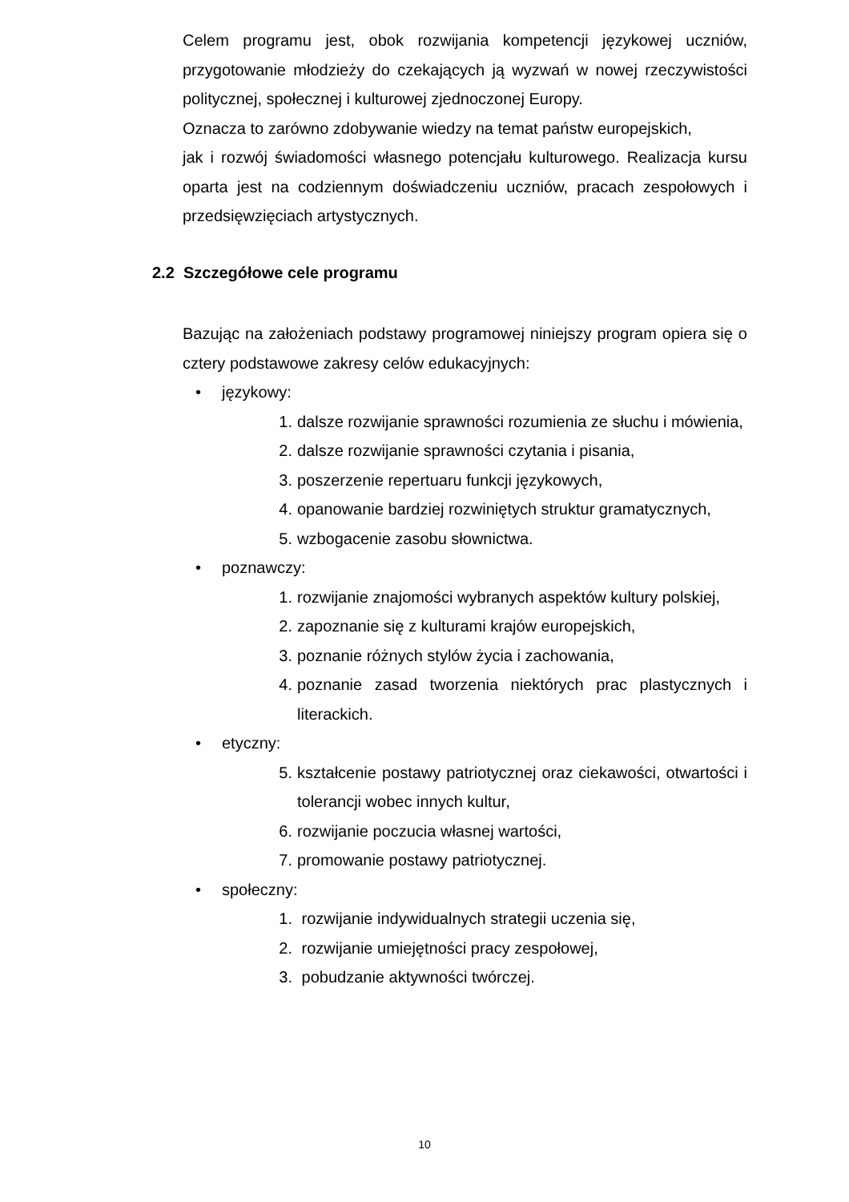Celem programu jest, obok rozwijania kompetencji językowej uczniów, przygotowanie młodzieży do czekających ją wyzwań w nowej rzeczywistości politycznej, społecznej i kulturowej zjednoczonej Europy.
Oznacza to zarówno zdobywanie wiedzy na temat państw europejskich,
jak i rozwój świadomości własnego potencjału kulturowego. Realizacja kursu oparta jest na codziennym doświadczeniu uczniów, pracach zespołowych i przedsięwzięciach artystycznych.
2.2 Szczegółowe cele programu
Bazując na założeniach podstawy programowej niniejszy program opiera się o cztery podstawowe zakresy celów edukacyjnych:
• językowy:
1. dalsze rozwijanie sprawności rozumienia ze słuchu i mówienia,
2. dalsze rozwijanie sprawności czytania i pisania,
3. poszerzenie repertuaru funkcji językowych,
4. opanowanie bardziej rozwiniętych struktur gramatycznych,
5. wzbogacenie zasobu słownictwa.
• poznawczy:
1. rozwijanie znajomości wybranych aspektów kultury polskiej,
2. zapoznanie się z kulturami krajów europejskich,
3. poznanie różnych stylów życia i zachowania,
4. poznanie zasad tworzenia niektórych prac plastycznych i literackich.
• etyczny:
5. kształcenie postawy patriotycznej oraz ciekawości, otwartości i tolerancji wobec innych kultur,
6. rozwijanie poczucia własnej wartości,
7. promowanie postawy patriotycznej.
• społeczny:
1. rozwijanie indywidualnych strategii uczenia się,
2. rozwijanie umiejętności pracy zespołowej,
3. pobudzanie aktywności twórczej.
10